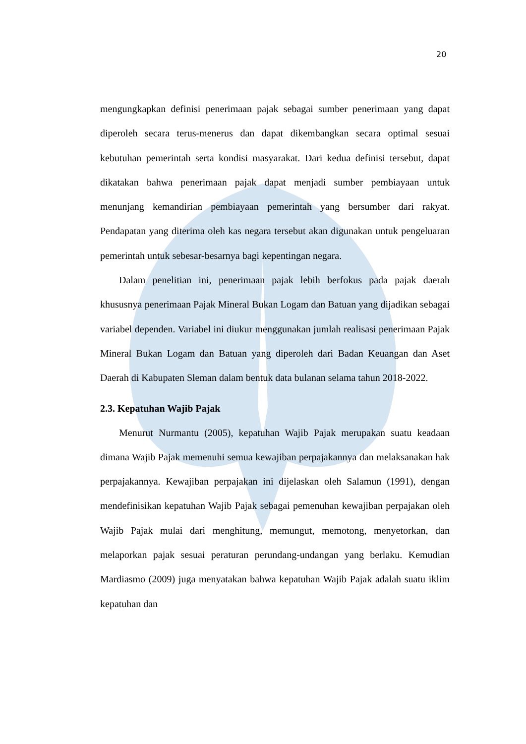20
mengungkapkan definisi penerimaan pajak sebagai sumber penerimaan yang dapat diperoleh secara terus-menerus dan dapat dikembangkan secara optimal sesuai kebutuhan pemerintah serta kondisi masyarakat. Dari kedua definisi tersebut, dapat dikatakan bahwa penerimaan pajak dapat menjadi sumber pembiayaan untuk menunjang kemandirian pembiayaan pemerintah yang bersumber dari rakyat. Pendapatan yang diterima oleh kas negara tersebut akan digunakan untuk pengeluaran pemerintah untuk sebesar-besarnya bagi kepentingan negara.
Dalam penelitian ini, penerimaan pajak lebih berfokus pada pajak daerah khususnya penerimaan Pajak Mineral Bukan Logam dan Batuan yang dijadikan sebagai variabel dependen. Variabel ini diukur menggunakan jumlah realisasi penerimaan Pajak Mineral Bukan Logam dan Batuan yang diperoleh dari Badan Keuangan dan Aset Daerah di Kabupaten Sleman dalam bentuk data bulanan selama tahun 2018-2022.
2.3. Kepatuhan Wajib Pajak
Menurut Nurmantu (2005), kepatuhan Wajib Pajak merupakan suatu keadaan dimana Wajib Pajak memenuhi semua kewajiban perpajakannya dan melaksanakan hak perpajakannya. Kewajiban perpajakan ini dijelaskan oleh Salamun (1991), dengan mendefinisikan kepatuhan Wajib Pajak sebagai pemenuhan kewajiban perpajakan oleh Wajib Pajak mulai dari menghitung, memungut, memotong, menyetorkan, dan melaporkan pajak sesuai peraturan perundang-undangan yang berlaku. Kemudian Mardiasmo (2009) juga menyatakan bahwa kepatuhan Wajib Pajak adalah suatu iklim kepatuhan dan